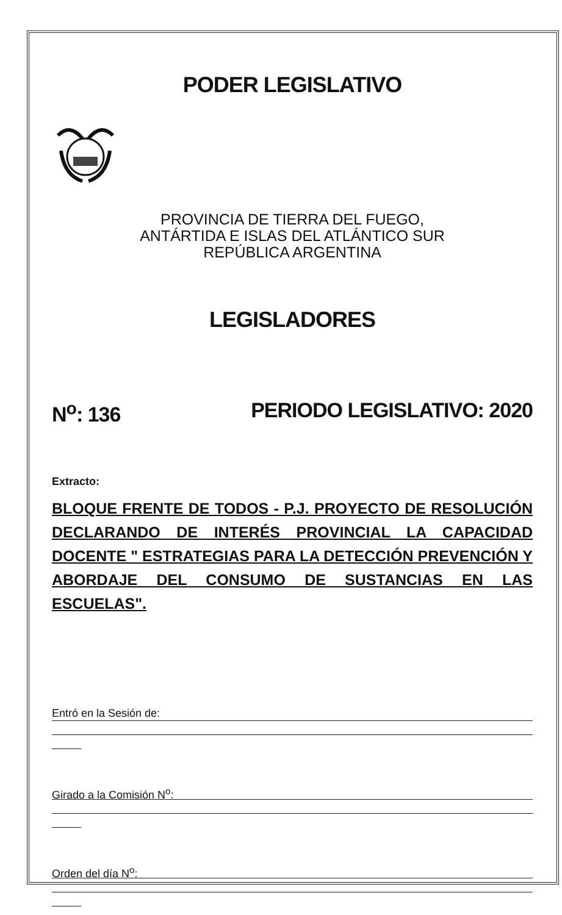PODER LEGISLATIVO
PROVINCIA DE TIERRA DEL FUEGO,
ANTÁRTIDA E ISLAS DEL ATLÁNTICO SUR
REPÚBLICA ARGENTINA
LEGISLADORES
N<sup>o</sup>: 136 PERIODO LEGISLATIVO: 2020
Extracto:
BLOQUE FRENTE DE TODOS - P.J. PROYECTO DE RESOLUCIÓN DECLARANDO DE INTERÉS PROVINCIAL LA CAPACIDAD DOCENTE " ESTRATEGIAS PARA LA DETECCIÓN PREVENCIÓN Y ABORDAJE DEL CONSUMO DE SUSTANCIAS EN LAS ESCUELAS".
Entró en la Sesión de:
Girado a la Comisión N<sup>o</sup>:
Orden del día N<sup>o</sup>: